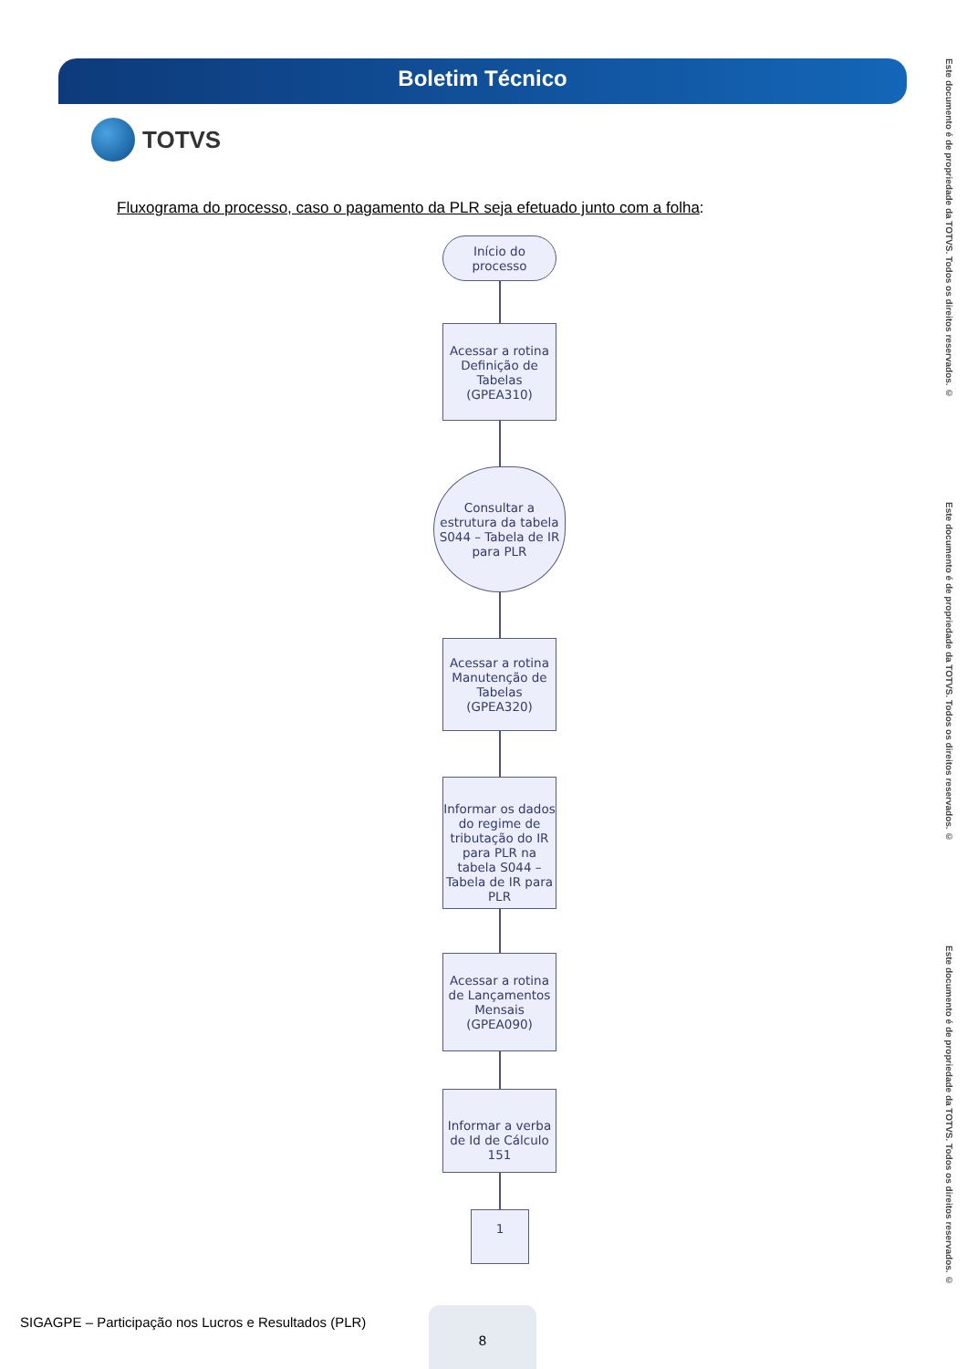Boletim Técnico
TOTVS
Fluxograma do processo, caso o pagamento da PLR seja efetuado junto com a folha:
Início do
processo
Acessar a rotina Definição de Tabelas (GPEA310)
Consultar a estrutura da tabela S044 – Tabela de IR para PLR
Acessar a rotina Manutenção de Tabelas (GPEA320)
Informar os dados do regime de tributação do IR para PLR na tabela S044 – Tabela de IR para PLR
Acessar a rotina de Lançamentos Mensais (GPEA090)
Informar a verba de Id de Cálculo 151
1
Este documento é de propriedade da TOTVS. Todos os direitos reservados. ©
Este documento é de propriedade da TOTVS. Todos os direitos reservados. ©
Este documento é de propriedade da TOTVS. Todos os direitos reservados. ©
SIGAGPE – Participação nos Lucros e Resultados (PLR)
8